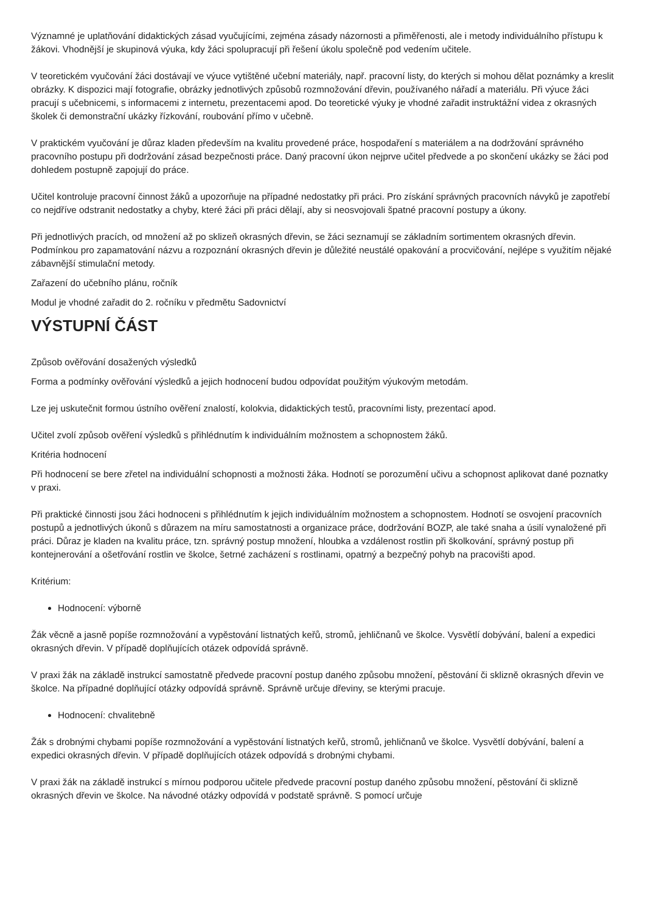Významné je uplatňování didaktických zásad vyučujícími, zejména zásady názornosti a přiměřenosti, ale i metody individuálního přístupu k žákovi. Vhodnější je skupinová výuka, kdy žáci spolupracují při řešení úkolu společně pod vedením učitele.
V teoretickém vyučování žáci dostávají ve výuce vytištěné učební materiály, např. pracovní listy, do kterých si mohou dělat poznámky a kreslit obrázky. K dispozici mají fotografie, obrázky jednotlivých způsobů rozmnožování dřevin, používaného nářadí a materiálu. Při výuce žáci pracují s učebnicemi, s informacemi z internetu, prezentacemi apod. Do teoretické výuky je vhodné zařadit instruktážní videa z okrasných školek či demonstrační ukázky řízkování, roubování přímo v učebně.
V praktickém vyučování je důraz kladen především na kvalitu provedené práce, hospodaření s materiálem a na dodržování správného pracovního postupu při dodržování zásad bezpečnosti práce. Daný pracovní úkon nejprve učitel předvede a po skončení ukázky se žáci pod dohledem postupně zapojují do práce.
Učitel kontroluje pracovní činnost žáků a upozorňuje na případné nedostatky při práci. Pro získání správných pracovních návyků je zapotřebí co nejdříve odstranit nedostatky a chyby, které žáci při práci dělají, aby si neosvojovali špatné pracovní postupy a úkony.
Při jednotlivých pracích, od množení až po sklizeň okrasných dřevin, se žáci seznamují se základním sortimentem okrasných dřevin. Podmínkou pro zapamatování názvu a rozpoznání okrasných dřevin je důležité neustálé opakování a procvičování, nejlépe s využitím nějaké zábavnější stimulační metody.
Zařazení do učebního plánu, ročník
Modul je vhodné zařadit do 2. ročníku v předmětu Sadovnictví
VÝSTUPNÍ ČÁST
Způsob ověřování dosažených výsledků
Forma a podmínky ověřování výsledků a jejich hodnocení budou odpovídat použitým výukovým metodám.
Lze jej uskutečnit formou ústního ověření znalostí, kolokvia, didaktických testů, pracovními listy, prezentací apod.
Učitel zvolí způsob ověření výsledků s přihlédnutím k individuálním možnostem a schopnostem žáků.
Kritéria hodnocení
Při hodnocení se bere zřetel na individuální schopnosti a možnosti žáka. Hodnotí se porozumění učivu a schopnost aplikovat dané poznatky v praxi.
Při praktické činnosti jsou žáci hodnoceni s přihlédnutím k jejich individuálním možnostem a schopnostem. Hodnotí se osvojení pracovních postupů a jednotlivých úkonů s důrazem na míru samostatnosti a organizace práce, dodržování BOZP, ale také snaha a úsilí vynaložené při práci. Důraz je kladen na kvalitu práce, tzn. správný postup množení, hloubka a vzdálenost rostlin při školkování, správný postup při kontejnerování a ošetřování rostlin ve školce, šetrné zacházení s rostlinami, opatrný a bezpečný pohyb na pracovišti apod.
Kritérium:
Hodnocení: výborně
Žák věcně a jasně popíše rozmnožování a vypěstování listnatých keřů, stromů, jehličnanů ve školce. Vysvětlí dobývání, balení a expedici okrasných dřevin. V případě doplňujících otázek odpovídá správně.
V praxi žák na základě instrukcí samostatně předvede pracovní postup daného způsobu množení, pěstování či sklizně okrasných dřevin ve školce. Na případné doplňující otázky odpovídá správně. Správně určuje dřeviny, se kterými pracuje.
Hodnocení: chvalitebně
Žák s drobnými chybami popíše rozmnožování a vypěstování listnatých keřů, stromů, jehličnanů ve školce. Vysvětlí dobývání, balení a expedici okrasných dřevin. V případě doplňujících otázek odpovídá s drobnými chybami.
V praxi žák na základě instrukcí s mírnou podporou učitele předvede pracovní postup daného způsobu množení, pěstování či sklizně okrasných dřevin ve školce. Na návodné otázky odpovídá v podstatě správně. S pomocí určuje